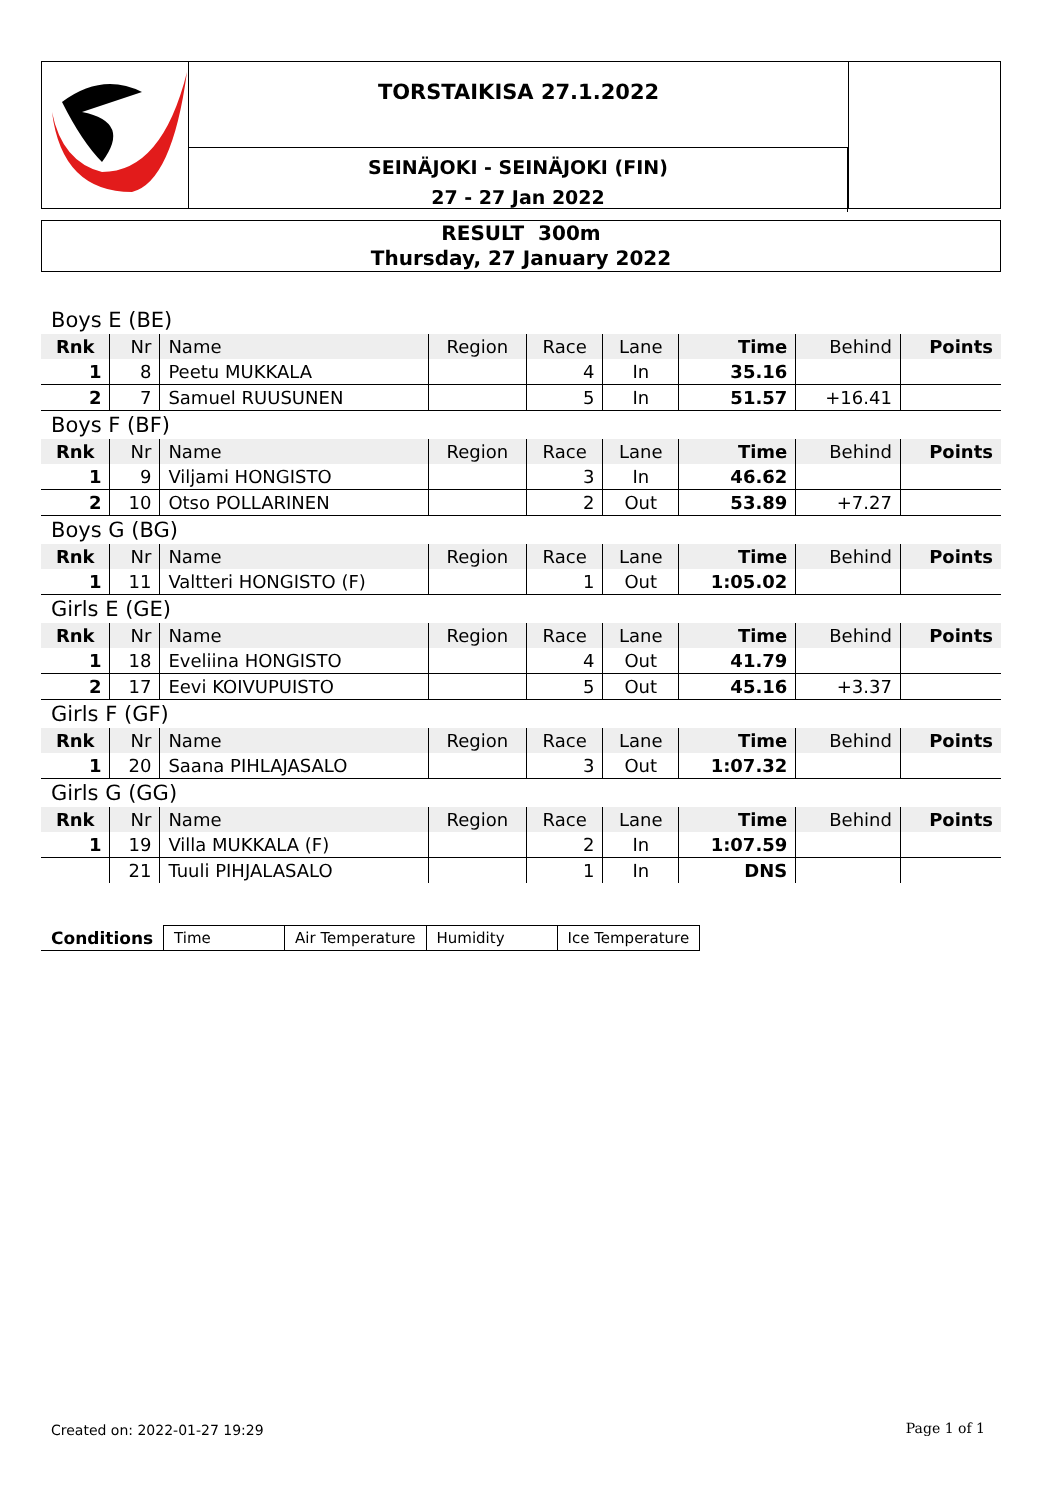TORSTAIKISA 27.1.2022
SEINÄJOKI - SEINÄJOKI (FIN)
27 - 27 Jan 2022
RESULT 300m
Thursday, 27 January 2022
| Boys E (BE) | | | | | | | | |
| Rnk | Nr | Name | Region | Race | Lane | Time | Behind | Points |
| 1 | 8 | Peetu MUKKALA | | 4 | In | 35.16 | | |
| 2 | 7 | Samuel RUUSUNEN | | 5 | In | 51.57 | +16.41 | |
| Boys F (BF) | | | | | | | | |
| Rnk | Nr | Name | Region | Race | Lane | Time | Behind | Points |
| 1 | 9 | Viljami HONGISTO | | 3 | In | 46.62 | | |
| 2 | 10 | Otso POLLARINEN | | 2 | Out | 53.89 | +7.27 | |
| Boys G (BG) | | | | | | | | |
| Rnk | Nr | Name | Region | Race | Lane | Time | Behind | Points |
| 1 | 11 | Valtteri HONGISTO (F) | | 1 | Out | 1:05.02 | | |
| Girls E (GE) | | | | | | | | |
| Rnk | Nr | Name | Region | Race | Lane | Time | Behind | Points |
| 1 | 18 | Eveliina HONGISTO | | 4 | Out | 41.79 | | |
| 2 | 17 | Eevi KOIVUPUISTO | | 5 | Out | 45.16 | +3.37 | |
| Girls F (GF) | | | | | | | | |
| Rnk | Nr | Name | Region | Race | Lane | Time | Behind | Points |
| 1 | 20 | Saana PIHLAJASALO | | 3 | Out | 1:07.32 | | |
| Girls G (GG) | | | | | | | | |
| Rnk | Nr | Name | Region | Race | Lane | Time | Behind | Points |
| 1 | 19 | Villa MUKKALA (F) | | 2 | In | 1:07.59 | | |
| | 21 | Tuuli PIHJALASALO | | 1 | In | DNS | | |
| Conditions | Time | Air Temperature | Humidity | Ice Temperature |
Created on: 2022-01-27 19:29 Page 1 of 1